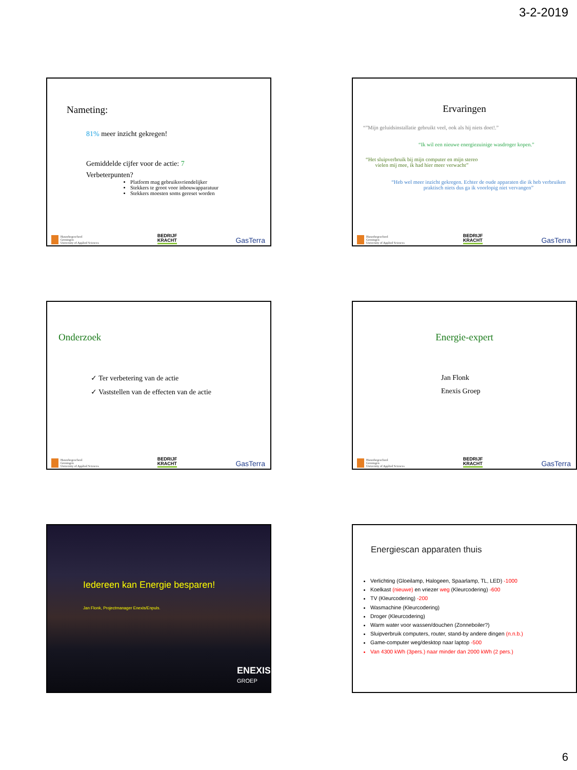3-2-2019
Nameting:
81% meer inzicht gekregen!
Gemiddelde cijfer voor de actie: 7
Verbeterpunten?
Platform mag gebruiksvriendelijker
Stekkers te groot voor inbouwapparatuur
Stekkers moesten soms gereset worden
Hanzehogeschool
Groningen
University of Applied Sciences BEDRIJF
KRACHT GasTerra
Ervaringen
“”Mijn geluidsinstallatie gebruikt veel, ook als hij niets doet!.”
“Ik wil een nieuwe energiezuinige wasdroger kopen.”
“Het sluipverbruik bij mijn computer en mijn stereo
vielen mij mee, ik had hier meer verwacht”
“Heb wel meer inzicht gekregen. Echter de oude apparaten die ik heb verbruiken praktisch niets dus ga ik voorlopig niet vervangen”
Hanzehogeschool
Groningen
University of Applied Sciences BEDRIJF
KRACHT GasTerra
Onderzoek
✓ Ter verbetering van de actie
✓ Vaststellen van de effecten van de actie
Hanzehogeschool
Groningen
University of Applied Sciences BEDRIJF
KRACHT GasTerra
Energie-expert
Jan Flonk
Enexis Groep
Hanzehogeschool
Groningen
University of Applied Sciences BEDRIJF
KRACHT GasTerra
Iedereen kan Energie besparen!
Jan Flonk, Projectmanager Enexis/Enpuls.
ENEXIS
GROEP
Energiescan apparaten thuis
Verlichting (Gloeilamp, Halogeen, Spaarlamp, TL, LED) -1000
Koelkast (nieuwe) en vriezer weg (Kleurcodering) -600
TV (Kleurcodering) -200
Wasmachine (Kleurcodering)
Droger (Kleurcodering)
Warm water voor wassen/douchen (Zonneboiler?)
Sluipverbruik computers, router, stand-by andere dingen (n.n.b.)
Game-computer weg/desktop naar laptop -500
Van 4300 kWh (3pers.) naar minder dan 2000 kWh (2 pers.)
6